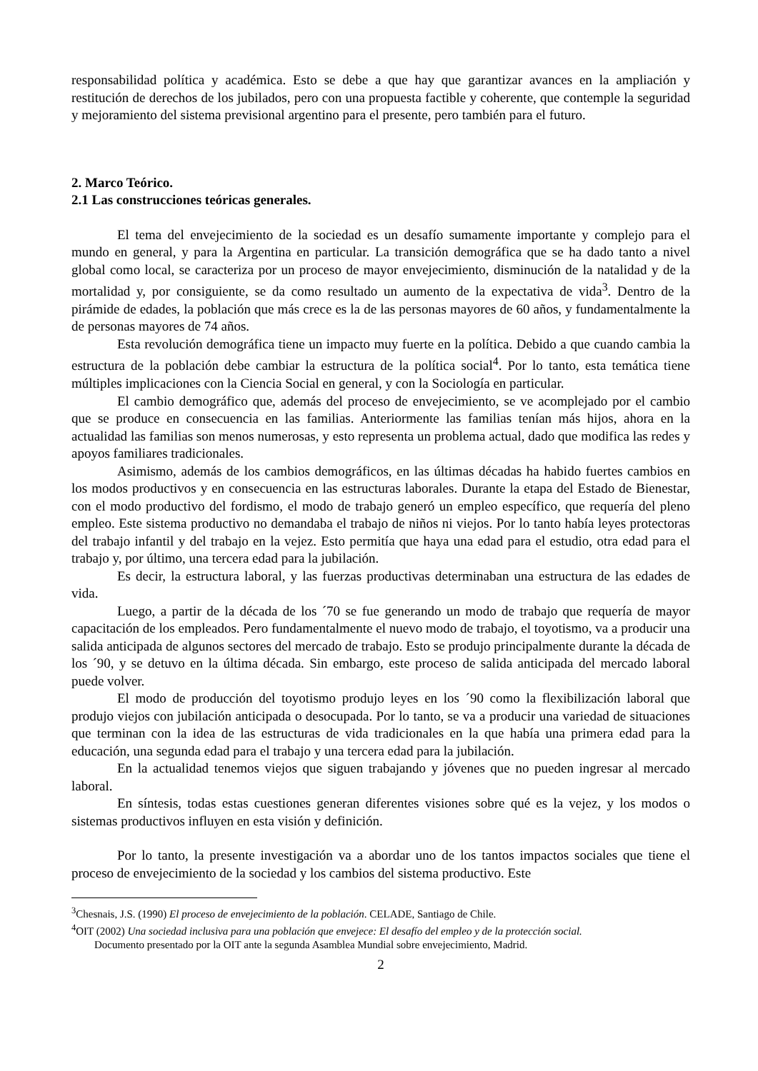responsabilidad política y académica. Esto se debe a que hay que garantizar avances en la ampliación y restitución de derechos de los jubilados, pero con una propuesta factible y coherente, que contemple la seguridad y mejoramiento del sistema previsional argentino para el presente, pero también para el futuro.
2. Marco Teórico.
2.1 Las construcciones teóricas generales.
El tema del envejecimiento de la sociedad es un desafío sumamente importante y complejo para el mundo en general, y para la Argentina en particular. La transición demográfica que se ha dado tanto a nivel global como local, se caracteriza por un proceso de mayor envejecimiento, disminución de la natalidad y de la mortalidad y, por consiguiente, se da como resultado un aumento de la expectativa de vida<sup>3</sup>. Dentro de la pirámide de edades, la población que más crece es la de las personas mayores de 60 años, y fundamentalmente la de personas mayores de 74 años.
Esta revolución demográfica tiene un impacto muy fuerte en la política. Debido a que cuando cambia la estructura de la población debe cambiar la estructura de la política social<sup>4</sup>. Por lo tanto, esta temática tiene múltiples implicaciones con la Ciencia Social en general, y con la Sociología en particular.
El cambio demográfico que, además del proceso de envejecimiento, se ve acomplejado por el cambio que se produce en consecuencia en las familias. Anteriormente las familias tenían más hijos, ahora en la actualidad las familias son menos numerosas, y esto representa un problema actual, dado que modifica las redes y apoyos familiares tradicionales.
Asimismo, además de los cambios demográficos, en las últimas décadas ha habido fuertes cambios en los modos productivos y en consecuencia en las estructuras laborales. Durante la etapa del Estado de Bienestar, con el modo productivo del fordismo, el modo de trabajo generó un empleo específico, que requería del pleno empleo. Este sistema productivo no demandaba el trabajo de niños ni viejos. Por lo tanto había leyes protectoras del trabajo infantil y del trabajo en la vejez. Esto permitía que haya una edad para el estudio, otra edad para el trabajo y, por último, una tercera edad para la jubilación.
Es decir, la estructura laboral, y las fuerzas productivas determinaban una estructura de las edades de vida.
Luego, a partir de la década de los ´70 se fue generando un modo de trabajo que requería de mayor capacitación de los empleados. Pero fundamentalmente el nuevo modo de trabajo, el toyotismo, va a producir una salida anticipada de algunos sectores del mercado de trabajo. Esto se produjo principalmente durante la década de los ´90, y se detuvo en la última década. Sin embargo, este proceso de salida anticipada del mercado laboral puede volver.
El modo de producción del toyotismo produjo leyes en los ´90 como la flexibilización laboral que produjo viejos con jubilación anticipada o desocupada. Por lo tanto, se va a producir una variedad de situaciones que terminan con la idea de las estructuras de vida tradicionales en la que había una primera edad para la educación, una segunda edad para el trabajo y una tercera edad para la jubilación.
En la actualidad tenemos viejos que siguen trabajando y jóvenes que no pueden ingresar al mercado laboral.
En síntesis, todas estas cuestiones generan diferentes visiones sobre qué es la vejez, y los modos o sistemas productivos influyen en esta visión y definición.
Por lo tanto, la presente investigación va a abordar uno de los tantos impactos sociales que tiene el proceso de envejecimiento de la sociedad y los cambios del sistema productivo. Este
<sup>3</sup> Chesnais, J.S. (1990) El proceso de envejecimiento de la población. CELADE, Santiago de Chile.
<sup>4</sup> OIT (2002) Una sociedad inclusiva para una población que envejece: El desafío del empleo y de la protección social.
Documento presentado por la OIT ante la segunda Asamblea Mundial sobre envejecimiento, Madrid.
2